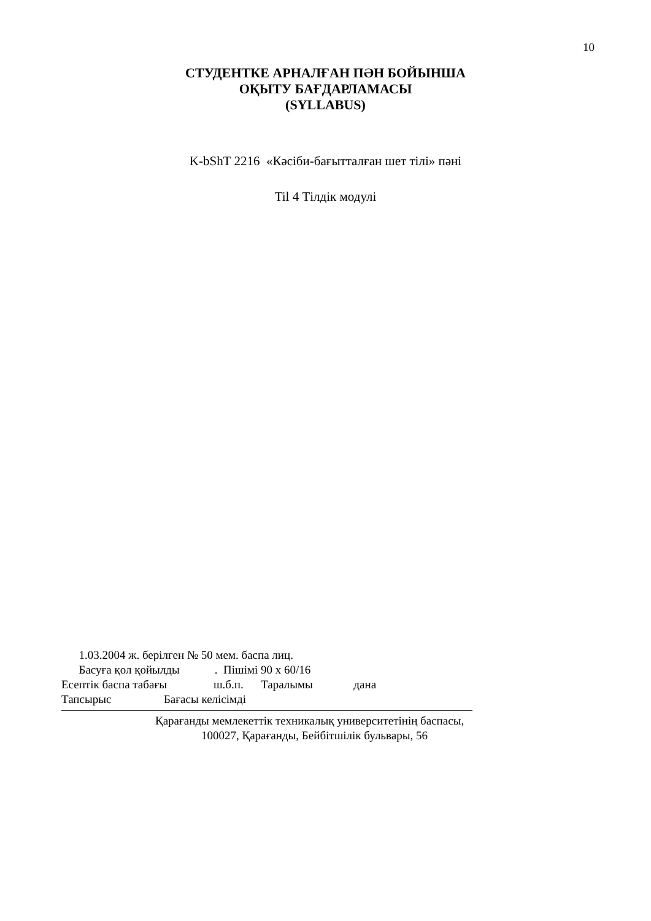10
СТУДЕНТКЕ АРНАЛҒАН ПӘН БОЙЫНША
ОҚЫТУ БАҒДАРЛАМАСЫ
(SYLLABUS)
K-bShT 2216 «Кәсіби-бағытталған шет тілі» пәні
Til 4 Тілдік модулі
1.03.2004 ж. берілген № 50 мем. баспа лиц.
Басуға қол қойылды . Пішімі 90 х 60/16
Есептік баспа табағы ш.б.п. Таралымы дана
Тапсырыс Бағасы келісімді
Қарағанды мемлекеттік техникалық университетінің баспасы,
100027, Қарағанды, Бейбітшілік бульвары, 56